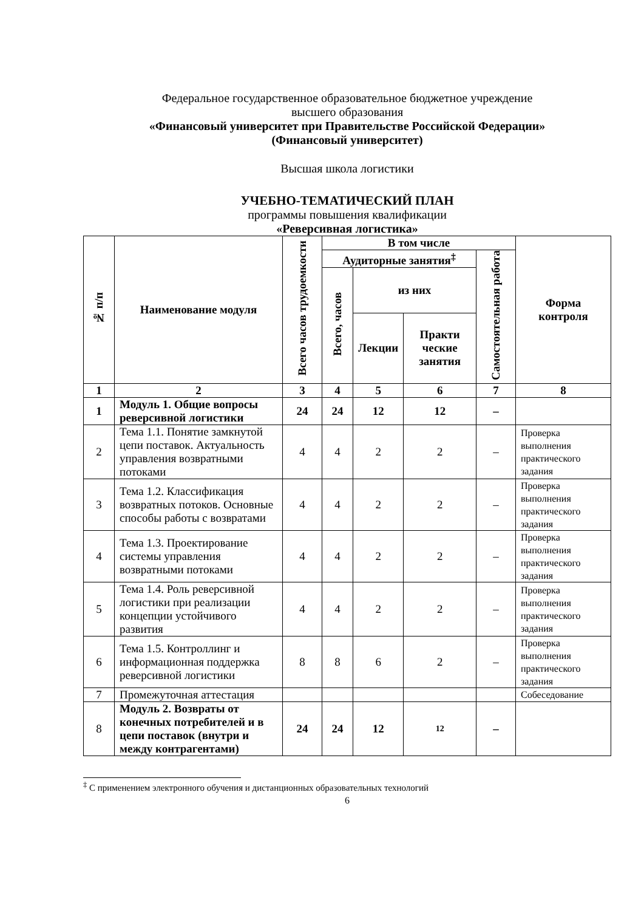Федеральное государственное образовательное бюджетное учреждение
высшего образования
«Финансовый университет при Правительстве Российской Федерации»
(Финансовый университет)
Высшая школа логистики
УЧЕБНО-ТЕМАТИЧЕСКИЙ ПЛАН
программы повышения квалификации
«Реверсивная логистика»
| № п/п | Наименование модуля | Всего часов трудоемкости | В том числе | | | | Форма контроля |
| --- | --- | --- | --- | --- | --- | --- | --- |
| | | | Аудиторные занятия<sup>‡</sup> | | | Самостоятельная работа | |
| | | | Всего, часов | из них | | | |
| | | | | Лекции | Практи ческие занятия | | |
| 1 | 2 | 3 | 4 | 5 | 6 | 7 | 8 |
| 1 | Модуль 1. Общие вопросы реверсивной логистики | 24 | 24 | 12 | 12 | – | |
| 2 | Тема 1.1. Понятие замкнутой цепи поставок. Актуальность управления возвратными потоками | 4 | 4 | 2 | 2 | – | Проверка выполнения практического задания |
| 3 | Тема 1.2. Классификация возвратных потоков. Основные способы работы с возвратами | 4 | 4 | 2 | 2 | – | Проверка выполнения практического задания |
| 4 | Тема 1.3. Проектирование системы управления возвратными потоками | 4 | 4 | 2 | 2 | – | Проверка выполнения практического задания |
| 5 | Тема 1.4. Роль реверсивной логистики при реализации концепции устойчивого развития | 4 | 4 | 2 | 2 | – | Проверка выполнения практического задания |
| 6 | Тема 1.5. Контроллинг и информационная поддержка реверсивной логистики | 8 | 8 | 6 | 2 | – | Проверка выполнения практического задания |
| 7 | Промежуточная аттестация | | | | | | Собеседование |
| 8 | Модуль 2. Возвраты от конечных потребителей и в цепи поставок (внутри и между контрагентами) | 24 | 24 | 12 | 12 | – | |
<sup>‡</sup> С применением электронного обучения и дистанционных образовательных технологий
6